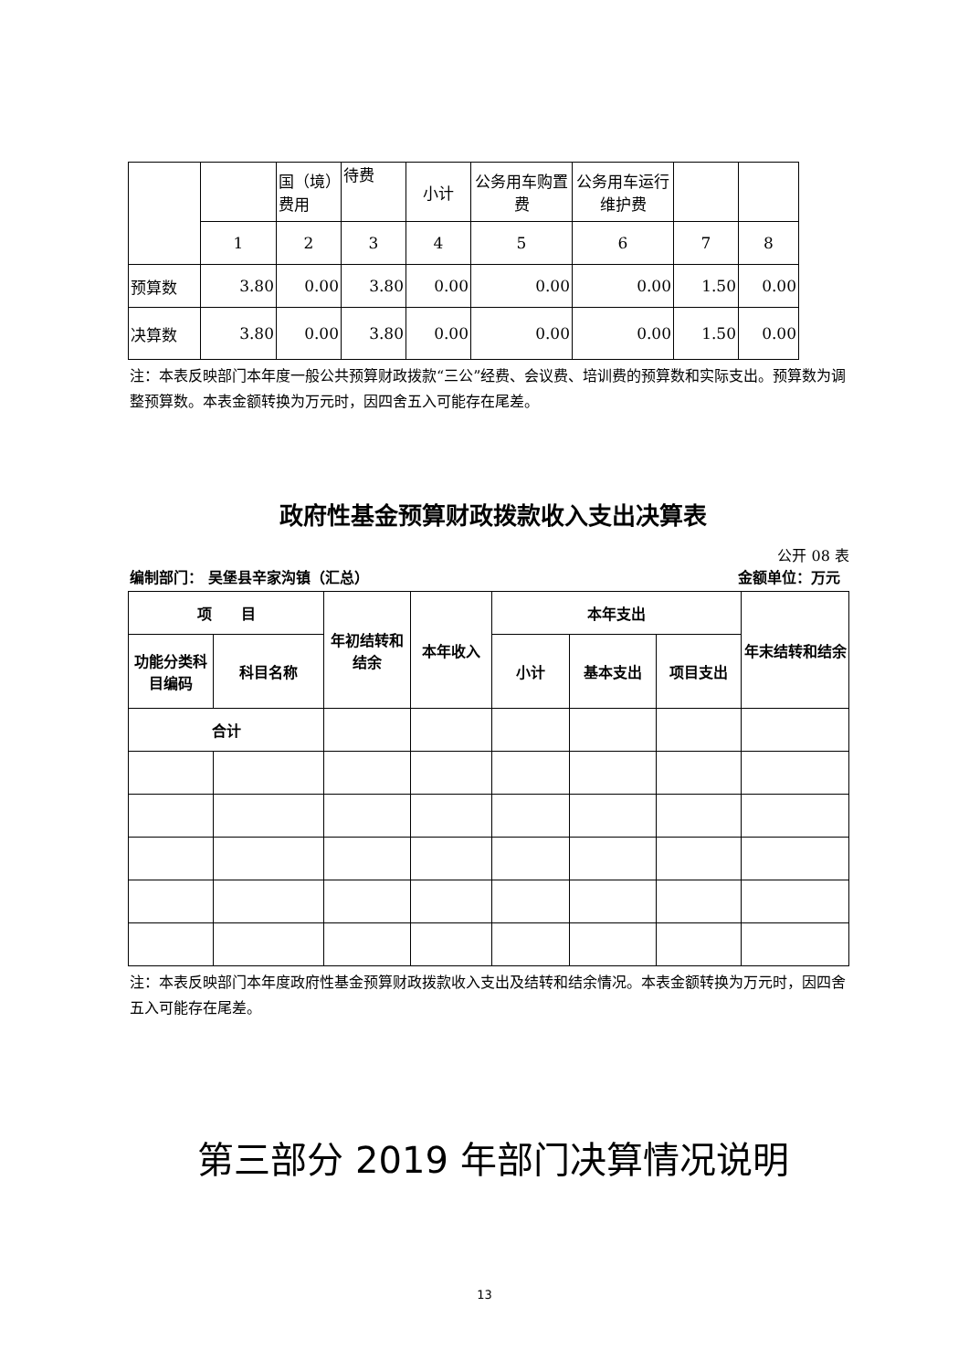| | | 国（境）费用 | 待费 | 小计 | 公务用车购置费 | 公务用车运行维护费 | | |
| | 1 | 2 | 3 | 4 | 5 | 6 | 7 | 8 |
| 预算数 | 3.80 | 0.00 | 3.80 | 0.00 | 0.00 | 0.00 | 1.50 | 0.00 |
| 决算数 | 3.80 | 0.00 | 3.80 | 0.00 | 0.00 | 0.00 | 1.50 | 0.00 |
注：本表反映部门本年度一般公共预算财政拨款“三公”经费、会议费、培训费的预算数和实际支出。预算数为调整预算数。本表金额转换为万元时，因四舍五入可能存在尾差。
政府性基金预算财政拨款收入支出决算表
公开 08 表
编制部门： 吴堡县辛家沟镇（汇总） 金额单位：万元
| 项 目 | | 年初结转和结余 | 本年收入 | 本年支出 | | | 年末结转和结余 |
| 功能分类科目编码 | 科目名称 | | | 小计 | 基本支出 | 项目支出 | |
| 合计 | | | | | | | |
注：本表反映部门本年度政府性基金预算财政拨款收入支出及结转和结余情况。本表金额转换为万元时，因四舍五入可能存在尾差。
第三部分 2019 年部门决算情况说明
13